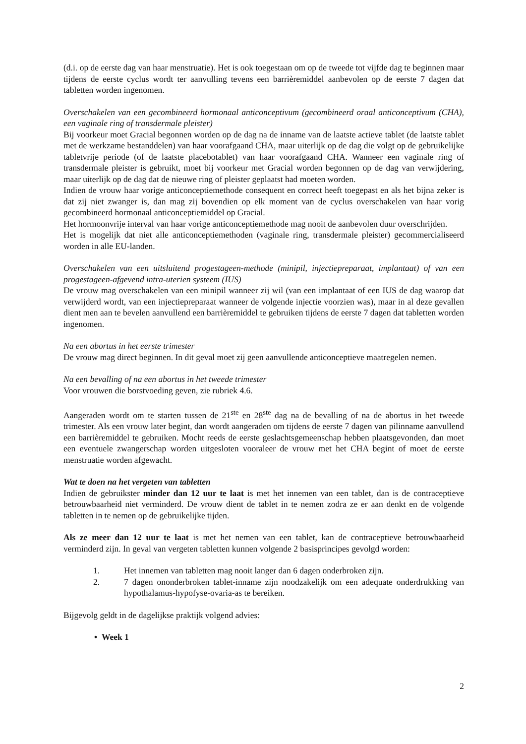(d.i. op de eerste dag van haar menstruatie). Het is ook toegestaan om op de tweede tot vijfde dag te beginnen maar tijdens de eerste cyclus wordt ter aanvulling tevens een barrièremiddel aanbevolen op de eerste 7 dagen dat tabletten worden ingenomen.
Overschakelen van een gecombineerd hormonaal anticonceptivum (gecombineerd oraal anticonceptivum (CHA), een vaginale ring of transdermale pleister)
Bij voorkeur moet Gracial begonnen worden op de dag na de inname van de laatste actieve tablet (de laatste tablet met de werkzame bestanddelen) van haar voorafgaand CHA, maar uiterlijk op de dag die volgt op de gebruikelijke tabletvrije periode (of de laatste placebotablet) van haar voorafgaand CHA. Wanneer een vaginale ring of transdermale pleister is gebruikt, moet bij voorkeur met Gracial worden begonnen op de dag van verwijdering, maar uiterlijk op de dag dat de nieuwe ring of pleister geplaatst had moeten worden.
Indien de vrouw haar vorige anticonceptiemethode consequent en correct heeft toegepast en als het bijna zeker is dat zij niet zwanger is, dan mag zij bovendien op elk moment van de cyclus overschakelen van haar vorig gecombineerd hormonaal anticonceptiemiddel op Gracial.
Het hormoonvrije interval van haar vorige anticonceptiemethode mag nooit de aanbevolen duur overschrijden.
Het is mogelijk dat niet alle anticonceptiemethoden (vaginale ring, transdermale pleister) gecommercialiseerd worden in alle EU-landen.
Overschakelen van een uitsluitend progestageen-methode (minipil, injectiepreparaat, implantaat) of van een progestageen-afgevend intra-uterien systeem (IUS)
De vrouw mag overschakelen van een minipil wanneer zij wil (van een implantaat of een IUS de dag waarop dat verwijderd wordt, van een injectiepreparaat wanneer de volgende injectie voorzien was), maar in al deze gevallen dient men aan te bevelen aanvullend een barrièremiddel te gebruiken tijdens de eerste 7 dagen dat tabletten worden ingenomen.
Na een abortus in het eerste trimester
De vrouw mag direct beginnen. In dit geval moet zij geen aanvullende anticonceptieve maatregelen nemen.
Na een bevalling of na een abortus in het tweede trimester
Voor vrouwen die borstvoeding geven, zie rubriek 4.6.
Aangeraden wordt om te starten tussen de 21<sup>ste</sup> en 28<sup>ste</sup> dag na de bevalling of na de abortus in het tweede trimester. Als een vrouw later begint, dan wordt aangeraden om tijdens de eerste 7 dagen van pilinname aanvullend een barrièremiddel te gebruiken. Mocht reeds de eerste geslachtsgemeenschap hebben plaatsgevonden, dan moet een eventuele zwangerschap worden uitgesloten vooraleer de vrouw met het CHA begint of moet de eerste menstruatie worden afgewacht.
Wat te doen na het vergeten van tabletten
Indien de gebruikster minder dan 12 uur te laat is met het innemen van een tablet, dan is de contraceptieve betrouwbaarheid niet verminderd. De vrouw dient de tablet in te nemen zodra ze er aan denkt en de volgende tabletten in te nemen op de gebruikelijke tijden.
Als ze meer dan 12 uur te laat is met het nemen van een tablet, kan de contraceptieve betrouwbaarheid verminderd zijn. In geval van vergeten tabletten kunnen volgende 2 basisprincipes gevolgd worden:
1. Het innemen van tabletten mag nooit langer dan 6 dagen onderbroken zijn.
2. 7 dagen ononderbroken tablet-inname zijn noodzakelijk om een adequate onderdrukking van hypothalamus-hypofyse-ovaria-as te bereiken.
Bijgevolg geldt in de dagelijkse praktijk volgend advies:
• Week 1
2